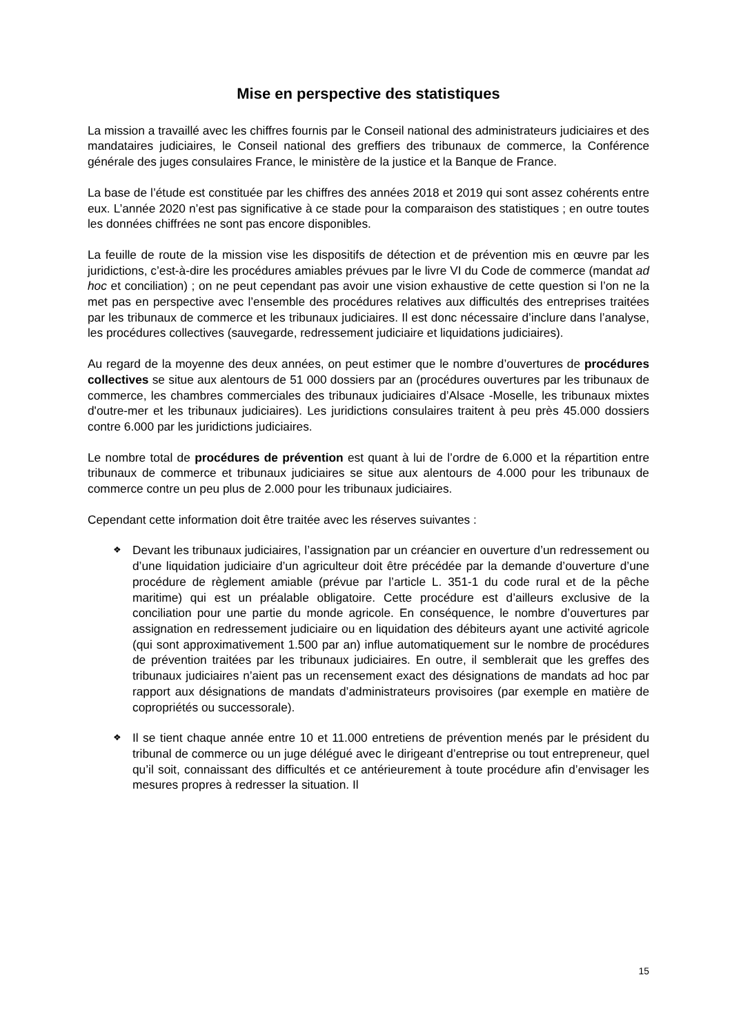Mise en perspective des statistiques
La mission a travaillé avec les chiffres fournis par le Conseil national des administrateurs judiciaires et des mandataires judiciaires, le Conseil national des greffiers des tribunaux de commerce, la Conférence générale des juges consulaires France, le ministère de la justice et la Banque de France.
La base de l’étude est constituée par les chiffres des années 2018 et 2019 qui sont assez cohérents entre eux. L’année 2020 n’est pas significative à ce stade pour la comparaison des statistiques ; en outre toutes les données chiffrées ne sont pas encore disponibles.
La feuille de route de la mission vise les dispositifs de détection et de prévention mis en œuvre par les juridictions, c’est-à-dire les procédures amiables prévues par le livre VI du Code de commerce (mandat ad hoc et conciliation) ; on ne peut cependant pas avoir une vision exhaustive de cette question si l’on ne la met pas en perspective avec l’ensemble des procédures relatives aux difficultés des entreprises traitées par les tribunaux de commerce et les tribunaux judiciaires. Il est donc nécessaire d’inclure dans l’analyse, les procédures collectives (sauvegarde, redressement judiciaire et liquidations judiciaires).
Au regard de la moyenne des deux années, on peut estimer que le nombre d’ouvertures de procédures collectives se situe aux alentours de 51 000 dossiers par an (procédures ouvertures par les tribunaux de commerce, les chambres commerciales des tribunaux judiciaires d’Alsace -Moselle, les tribunaux mixtes d'outre-mer et les tribunaux judiciaires). Les juridictions consulaires traitent à peu près 45.000 dossiers contre 6.000 par les juridictions judiciaires.
Le nombre total de procédures de prévention est quant à lui de l’ordre de 6.000 et la répartition entre tribunaux de commerce et tribunaux judiciaires se situe aux alentours de 4.000 pour les tribunaux de commerce contre un peu plus de 2.000 pour les tribunaux judiciaires.
Cependant cette information doit être traitée avec les réserves suivantes :
❖ Devant les tribunaux judiciaires, l’assignation par un créancier en ouverture d’un redressement ou d’une liquidation judiciaire d’un agriculteur doit être précédée par la demande d’ouverture d’une procédure de règlement amiable (prévue par l’article L. 351-1 du code rural et de la pêche maritime) qui est un préalable obligatoire. Cette procédure est d’ailleurs exclusive de la conciliation pour une partie du monde agricole. En conséquence, le nombre d’ouvertures par assignation en redressement judiciaire ou en liquidation des débiteurs ayant une activité agricole (qui sont approximativement 1.500 par an) influe automatiquement sur le nombre de procédures de prévention traitées par les tribunaux judiciaires. En outre, il semblerait que les greffes des tribunaux judiciaires n’aient pas un recensement exact des désignations de mandats ad hoc par rapport aux désignations de mandats d’administrateurs provisoires (par exemple en matière de copropriétés ou successorale).
❖ Il se tient chaque année entre 10 et 11.000 entretiens de prévention menés par le président du tribunal de commerce ou un juge délégué avec le dirigeant d’entreprise ou tout entrepreneur, quel qu’il soit, connaissant des difficultés et ce antérieurement à toute procédure afin d’envisager les mesures propres à redresser la situation. Il
15